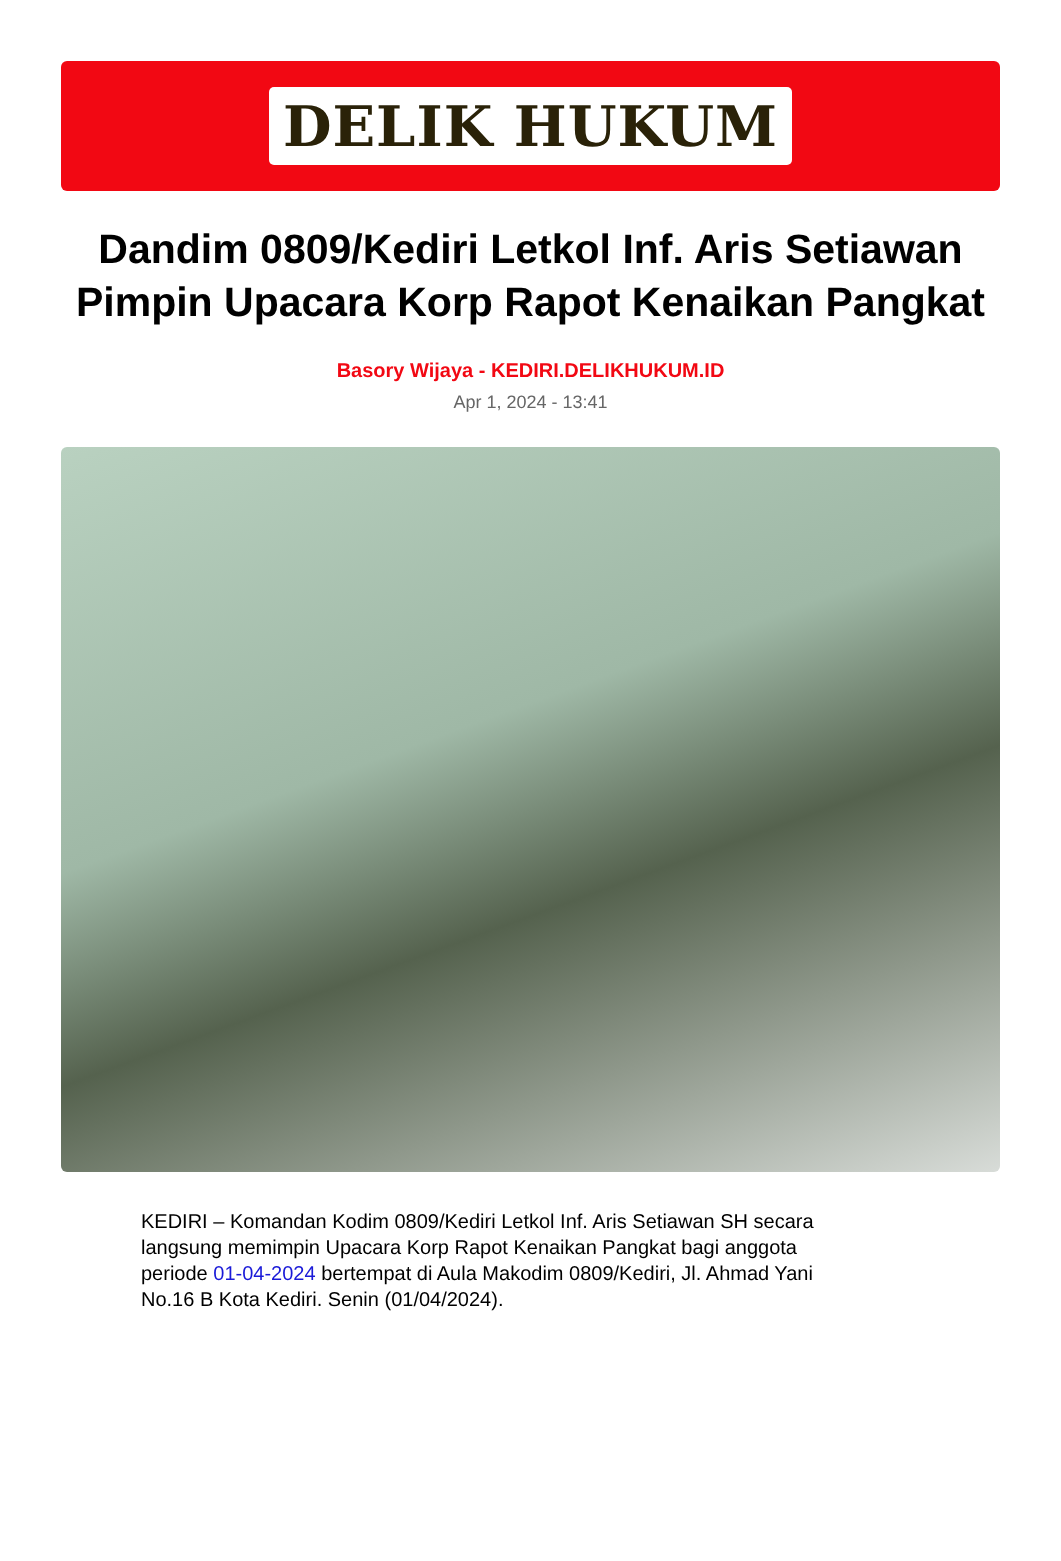DELIK HUKUM
Dandim 0809/Kediri Letkol Inf. Aris Setiawan Pimpin Upacara Korp Rapot Kenaikan Pangkat
Basory Wijaya - KEDIRI.DELIKHUKUM.ID
Apr 1, 2024 - 13:41
KEDIRI – Komandan Kodim 0809/Kediri Letkol Inf. Aris Setiawan SH secara langsung memimpin Upacara Korp Rapot Kenaikan Pangkat bagi anggota periode 01-04-2024 bertempat di Aula Makodim 0809/Kediri, Jl. Ahmad Yani No.16 B Kota Kediri. Senin (01/04/2024).